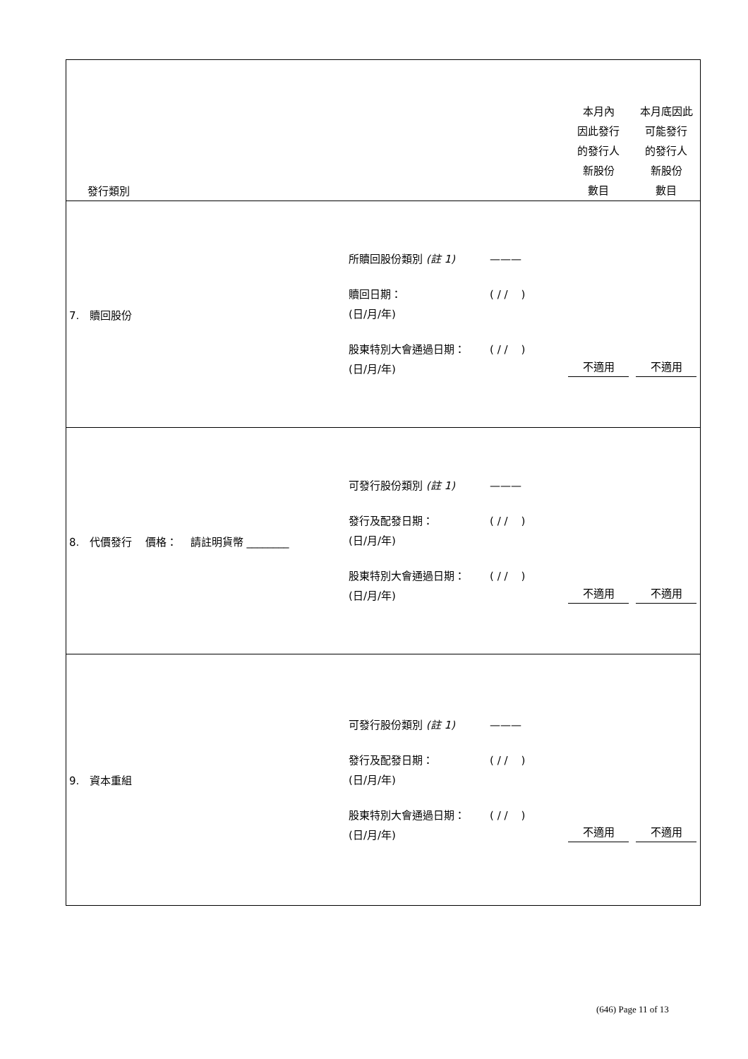| 發行類別 | | 本月內 因此發行 的發行人 新股份 數目 | 本月底因此 可能發行 的發行人 新股份 數目 |
| 7. 贖回股份 | 所贖回股份類別 (註 1) ——— 贖回日期： (日/月/年) ( / / ) 股東特別大會通過日期： (日/月/年) ( / / ) | 不適用 | 不適用 |
| 8. 代價發行 價格： 請註明貨幣 ________ | 可發行股份類別 (註 1) ——— 發行及配發日期： (日/月/年) ( / / ) 股東特別大會通過日期： (日/月/年) ( / / ) | 不適用 | 不適用 |
| 9. 資本重組 | 可發行股份類別 (註 1) ——— 發行及配發日期： (日/月/年) ( / / ) 股東特別大會通過日期： (日/月/年) ( / / ) | 不適用 | 不適用 |
(646) Page 11 of 13